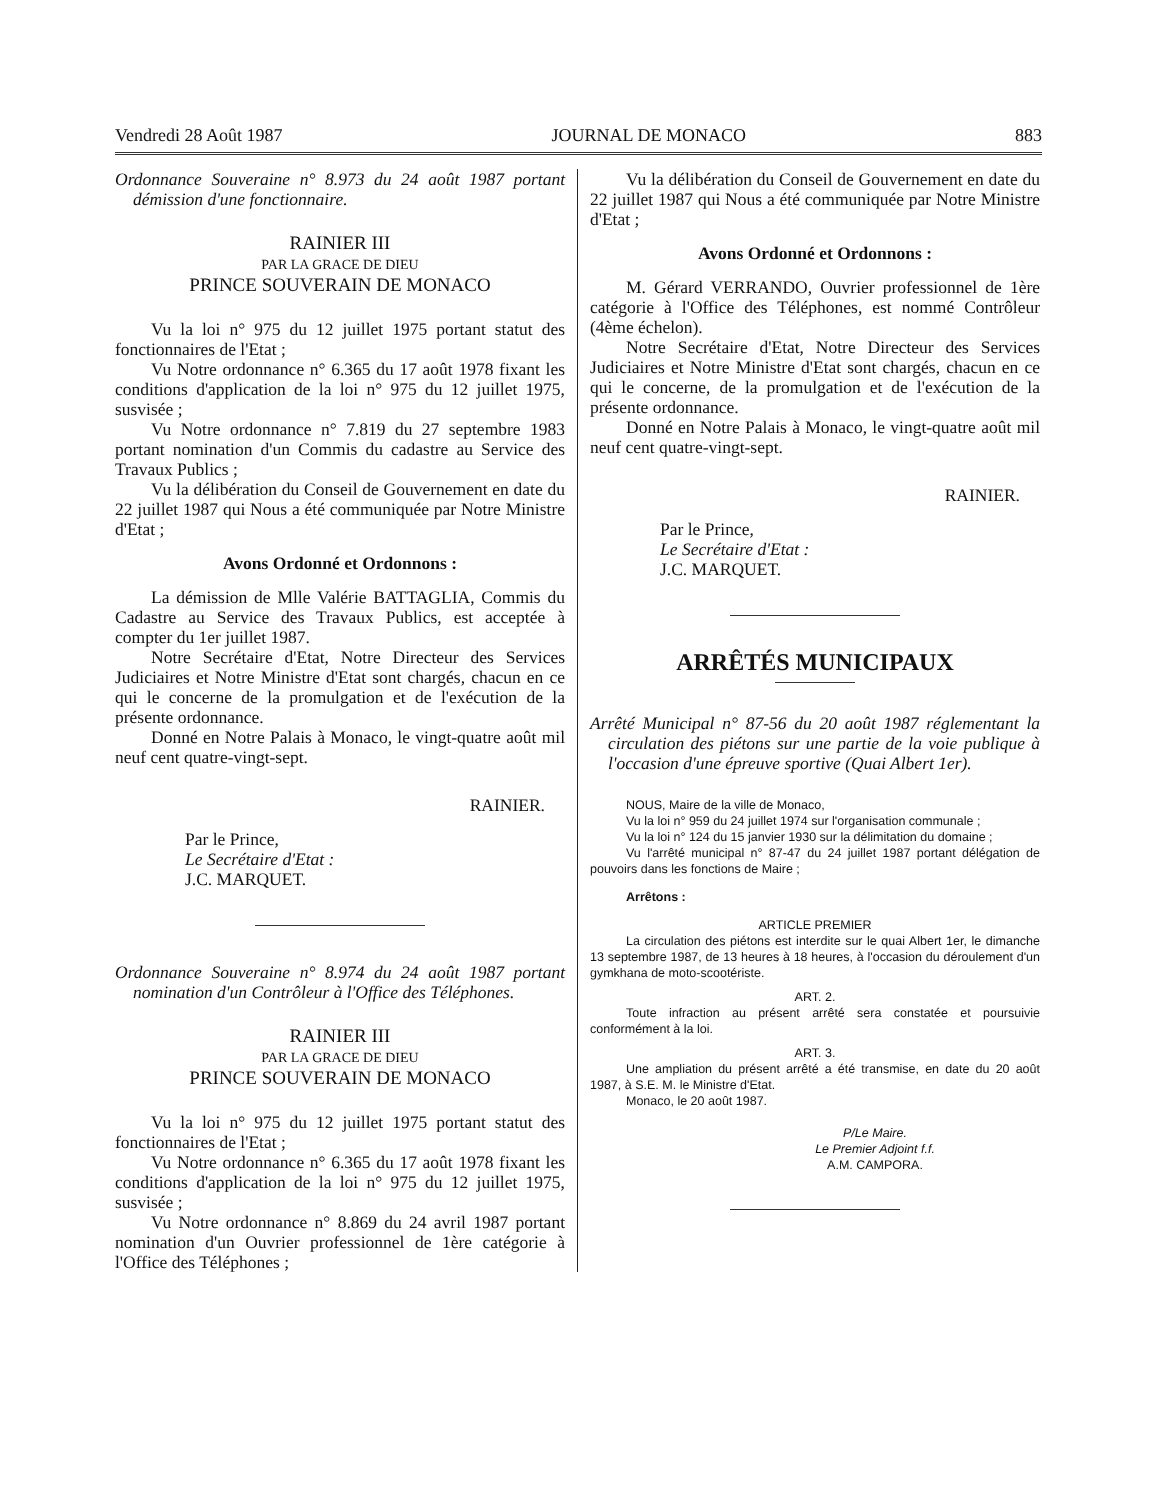Vendredi 28 Août 1987 JOURNAL DE MONACO 883
Ordonnance Souveraine n° 8.973 du 24 août 1987 portant démission d'une fonctionnaire.
RAINIER III
PAR LA GRACE DE DIEU
PRINCE SOUVERAIN DE MONACO
Vu la loi n° 975 du 12 juillet 1975 portant statut des fonctionnaires de l'Etat ;
Vu Notre ordonnance n° 6.365 du 17 août 1978 fixant les conditions d'application de la loi n° 975 du 12 juillet 1975, susvisée ;
Vu Notre ordonnance n° 7.819 du 27 septembre 1983 portant nomination d'un Commis du cadastre au Service des Travaux Publics ;
Vu la délibération du Conseil de Gouvernement en date du 22 juillet 1987 qui Nous a été communiquée par Notre Ministre d'Etat ;
Avons Ordonné et Ordonnons :
La démission de Mlle Valérie BATTAGLIA, Commis du Cadastre au Service des Travaux Publics, est acceptée à compter du 1er juillet 1987.
Notre Secrétaire d'Etat, Notre Directeur des Services Judiciaires et Notre Ministre d'Etat sont chargés, chacun en ce qui le concerne de la promulgation et de l'exécution de la présente ordonnance.
Donné en Notre Palais à Monaco, le vingt-quatre août mil neuf cent quatre-vingt-sept.
RAINIER.
Par le Prince,
Le Secrétaire d'Etat :
J.C. MARQUET.
Ordonnance Souveraine n° 8.974 du 24 août 1987 portant nomination d'un Contrôleur à l'Office des Téléphones.
RAINIER III
PAR LA GRACE DE DIEU
PRINCE SOUVERAIN DE MONACO
Vu la loi n° 975 du 12 juillet 1975 portant statut des fonctionnaires de l'Etat ;
Vu Notre ordonnance n° 6.365 du 17 août 1978 fixant les conditions d'application de la loi n° 975 du 12 juillet 1975, susvisée ;
Vu Notre ordonnance n° 8.869 du 24 avril 1987 portant nomination d'un Ouvrier professionnel de 1ère catégorie à l'Office des Téléphones ;
Vu la délibération du Conseil de Gouvernement en date du 22 juillet 1987 qui Nous a été communiquée par Notre Ministre d'Etat ;
Avons Ordonné et Ordonnons :
M. Gérard VERRANDO, Ouvrier professionnel de 1ère catégorie à l'Office des Téléphones, est nommé Contrôleur (4ème échelon).
Notre Secrétaire d'Etat, Notre Directeur des Services Judiciaires et Notre Ministre d'Etat sont chargés, chacun en ce qui le concerne, de la promulgation et de l'exécution de la présente ordonnance.
Donné en Notre Palais à Monaco, le vingt-quatre août mil neuf cent quatre-vingt-sept.
RAINIER.
Par le Prince,
Le Secrétaire d'Etat :
J.C. MARQUET.
ARRÊTÉS MUNICIPAUX
Arrêté Municipal n° 87-56 du 20 août 1987 réglementant la circulation des piétons sur une partie de la voie publique à l'occasion d'une épreuve sportive (Quai Albert 1er).
NOUS, Maire de la ville de Monaco,
Vu la loi n° 959 du 24 juillet 1974 sur l'organisation communale ;
Vu la loi n° 124 du 15 janvier 1930 sur la délimitation du domaine ;
Vu l'arrêté municipal n° 87-47 du 24 juillet 1987 portant délégation de pouvoirs dans les fonctions de Maire ;
Arrêtons :
ARTICLE PREMIER
La circulation des piétons est interdite sur le quai Albert 1er, le dimanche 13 septembre 1987, de 13 heures à 18 heures, à l'occasion du déroulement d'un gymkhana de moto-scootériste.
ART. 2.
Toute infraction au présent arrêté sera constatée et poursuivie conformément à la loi.
ART. 3.
Une ampliation du présent arrêté a été transmise, en date du 20 août 1987, à S.E. M. le Ministre d'Etat.
Monaco, le 20 août 1987.
P/Le Maire.
Le Premier Adjoint f.f.
A.M. CAMPORA.